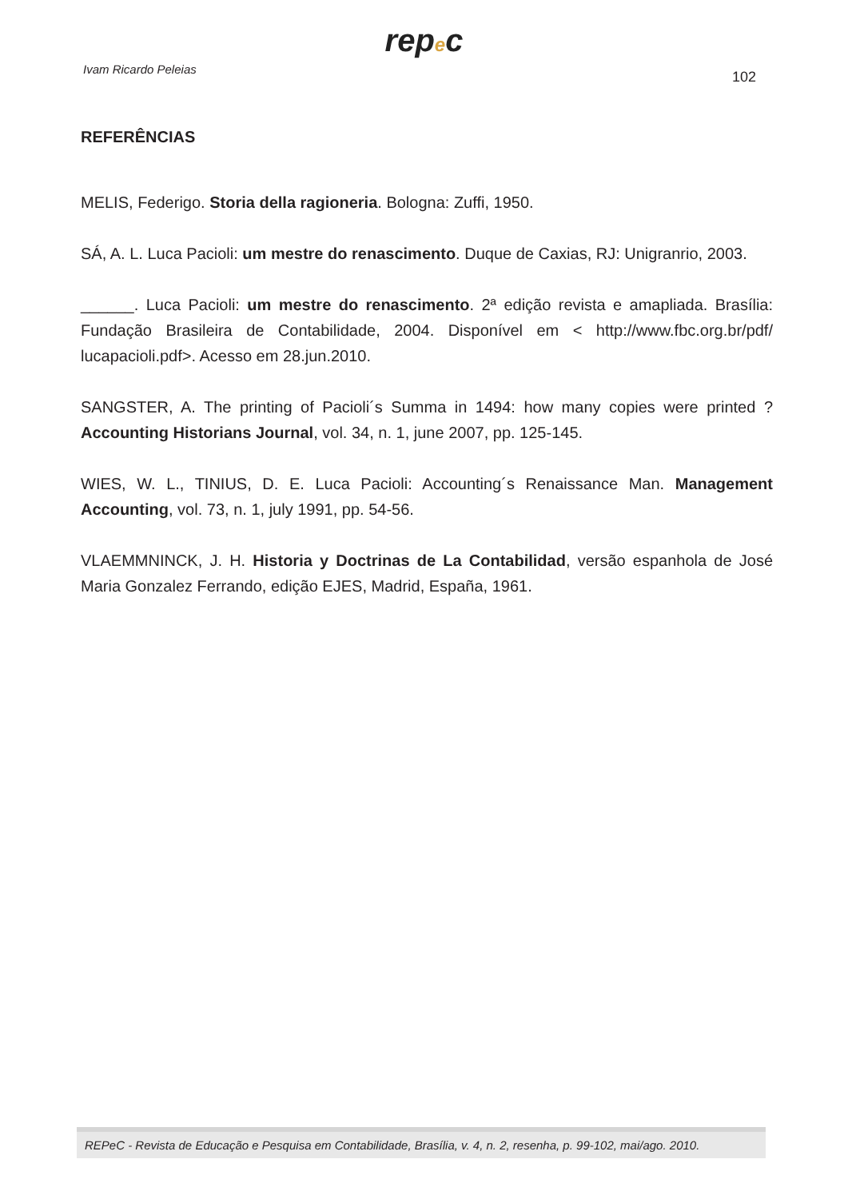repec
Ivam Ricardo Peleias
102
REFERÊNCIAS
MELIS, Federigo. Storia della ragioneria. Bologna: Zuffi, 1950.
SÁ, A. L. Luca Pacioli: um mestre do renascimento. Duque de Caxias, RJ: Unigranrio, 2003.
______. Luca Pacioli: um mestre do renascimento. 2ª edição revista e amapliada. Brasília: Fundação Brasileira de Contabilidade, 2004. Disponível em < http://www.fbc.org.br/pdf/ lucapacioli.pdf>. Acesso em 28.jun.2010.
SANGSTER, A. The printing of Pacioli´s Summa in 1494: how many copies were printed ? Accounting Historians Journal, vol. 34, n. 1, june 2007, pp. 125-145.
WIES, W. L., TINIUS, D. E. Luca Pacioli: Accounting´s Renaissance Man. Management Accounting, vol. 73, n. 1, july 1991, pp. 54-56.
VLAEMMNINCK, J. H. Historia y Doctrinas de La Contabilidad, versão espanhola de José Maria Gonzalez Ferrando, edição EJES, Madrid, España, 1961.
REPeC - Revista de Educação e Pesquisa em Contabilidade, Brasília, v. 4, n. 2, resenha, p. 99-102, mai/ago. 2010.